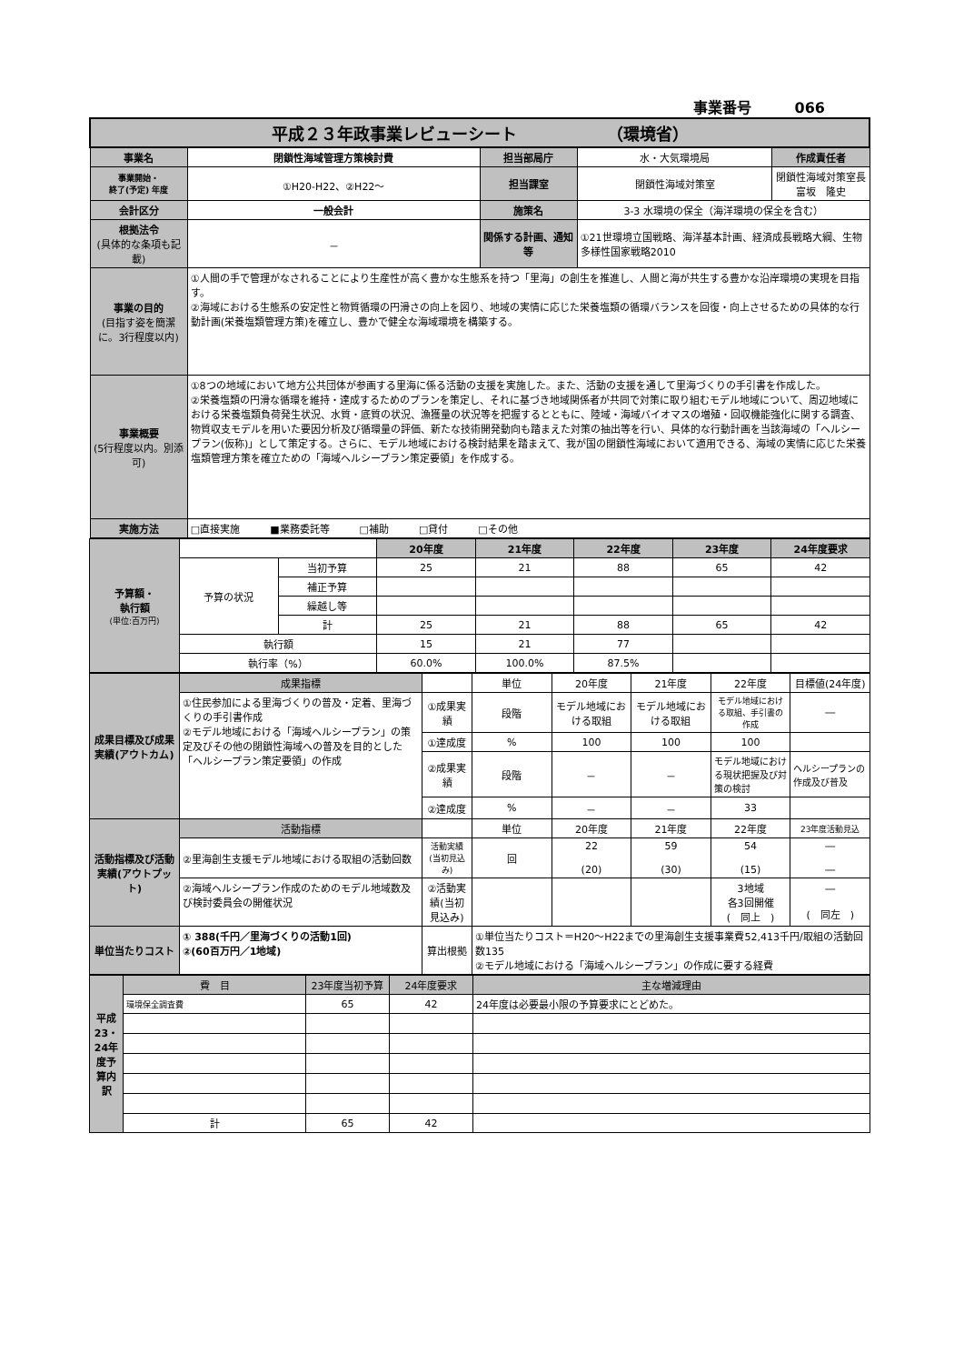事業番号　　　066
| 平成２３年政事業レビューシート （環境省） | | | | |
| 事業名 | 閉鎖性海域管理方策検討費 | 担当部局庁 | 水・大気環境局 | 作成責任者 |
| 事業開始・ 終了(予定) 年度 | ①H20-H22、②H22～ | 担当課室 | 閉鎖性海域対策室 | 閉鎖性海域対策室長 富坂 隆史 |
| 会計区分 | 一般会計 | 施策名 | 3-3 水環境の保全（海洋環境の保全を含む） | |
| 根拠法令 (具体的な条項も記載) | － | 関係する計画、通知等 | ①21世環境立国戦略、海洋基本計画、経済成長戦略大綱、生物多様性国家戦略2010 | |
| 事業の目的 (目指す姿を簡潔に。3行程度以内) | ①人間の手で管理がなされることにより生産性が高く豊かな生態系を持つ「里海」の創生を推進し、人間と海が共生する豊かな沿岸環境の実現を目指す。 ②海域における生態系の安定性と物質循環の円滑さの向上を図り、地域の実情に応じた栄養塩類の循環バランスを回復・向上させるための具体的な行動計画(栄養塩類管理方策)を確立し、豊かで健全な海域環境を構築する。 | | | |
| 事業概要 (5行程度以内。別添可) | ①8つの地域において地方公共団体が参画する里海に係る活動の支援を実施した。また、活動の支援を通して里海づくりの手引書を作成した。 ②栄養塩類の円滑な循環を維持・達成するためのプランを策定し、それに基づき地域関係者が共同で対策に取り組むモデル地域について、周辺地域における栄養塩類負荷発生状況、水質・底質の状況、漁獲量の状況等を把握するとともに、陸域・海域バイオマスの増殖・回収機能強化に関する調査、物質収支モデルを用いた要因分析及び循環量の評価、新たな技術開発動向も踏まえた対策の抽出等を行い、具体的な行動計画を当該海域の「ヘルシープラン(仮称)」として策定する。さらに、モデル地域における検討結果を踏まえて、我が国の閉鎖性海域において適用できる、海域の実情に応じた栄養塩類管理方策を確立ための「海域ヘルシープラン策定要領」を作成する。 | | | |
| 実施方法 | □直接実施 ■業務委託等 □補助 □貸付 □その他 | | | |
| 予算額・ 執行額 (単位:百万円) | | | 20年度 | 21年度 | 22年度 | 23年度 | 24年度要求 |
| | 予算の状況 | 当初予算 | 25 | 21 | 88 | 65 | 42 |
| | | 補正予算 | | | | | |
| | | 繰越し等 | | | | | |
| | | 計 | 25 | 21 | 88 | 65 | 42 |
| | 執行額 | | 15 | 21 | 77 | | |
| | 執行率（%） | | 60.0% | 100.0% | 87.5% | | |
| 成果目標及び成果実績(アウトカム) | 成果指標 | | 単位 | 20年度 | 21年度 | 22年度 | 目標値(24年度) |
| | ①住民参加による里海づくりの普及・定着、里海づくりの手引書作成 ②モデル地域における「海域ヘルシープラン」の策定及びその他の閉鎖性海域への普及を目的とした「ヘルシープラン策定要領」の作成 | ①成果実績 | 段階 | モデル地域における取組 | モデル地域における取組 | モデル地域における取組、手引書の作成 | ― |
| | | ①達成度 | % | 100 | 100 | 100 | |
| | | ②成果実績 | 段階 | － | － | モデル地域における現状把握及び対策の検討 | ヘルシープランの作成及び普及 |
| | | ②達成度 | % | － | － | 33 | |
| 活動指標及び活動実績(アウトプット) | 活動指標 | | 単位 | 20年度 | 21年度 | 22年度 | 23年度活動見込 |
| | ②里海創生支援モデル地域における取組の活動回数 | 活動実績 (当初見込み) | 回 | 22 (20) | 59 (30) | 54 (15) | ― ― |
| | ②海域ヘルシープラン作成のためのモデル地域数及び検討委員会の開催状況 | ②活動実績(当初見込み) | | | | 3地域 各3回開催 ( 同上 ) | ― ( 同左 ) |
| 単位当たりコスト | ① 388(千円／里海づくりの活動1回) ②(60百万円／1地域) | 算出根拠 | ①単位当たりコスト＝H20～H22までの里海創生支援事業費52,413千円/取組の活動回数135 ②モデル地域における「海域ヘルシープラン」の作成に要する経費 | | | | |
| 平成23・24年度予算内訳 | 費 目 | 23年度当初予算 | 24年度要求 | 主な増減理由 |
| | 環境保全調査費 | 65 | 42 | 24年度は必要最小限の予算要求にとどめた。 |
| | 計 | 65 | 42 | |